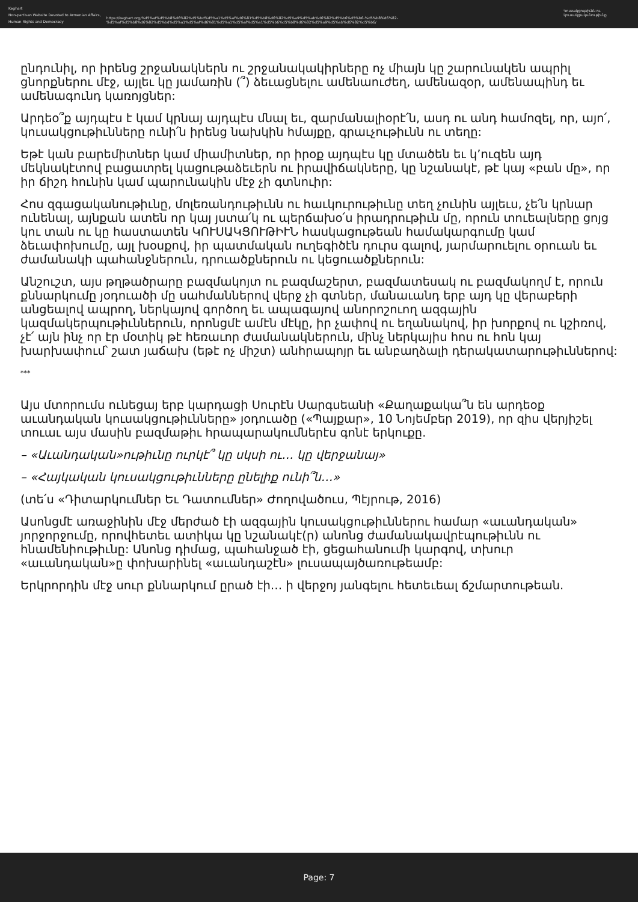Keghart
Non-partisan Website Devoted to Armenian Affairs, Human Rights and Democracy
https://keghart.org/%d5%af%d5%b8%d6%82%d5%bd%d5%a1%d5%af%d6%81%d5%b8%d6%82%d5%a9%d5%ab%d6%82%d5%b6%d5%b6-%d5%b8%d6%82-%d5%af%d5%b8%d6%82%d5%bd%d5%a1%d5%af%d6%81%d5%a1%d5%af%d5%a1%d5%b6%d5%b8%d6%82%d5%a9%d5%ab%d6%82%d5%b6/
Կուսակցութիւնն ու կուսակցականութիւնը
ընդունիլ, որ իրենց շրջանակներն ու շրջանակակիրները ոչ միայն կը շարունակեն ապրիլ ցնորքներու մէջ, այլեւ կը յամառին (՞) ձեւացնելու ամենաուժեղ, ամենազօր, ամենապինդ եւ ամենագունդ կառոյցներ:
Արդեօ՞ք այդպէս է կամ կրնայ այդպէս մնալ եւ, զարմանալիօրէ՛ն, ասդ ու անդ համոզել, որ, այո՛, կուսակցութիւնները ունի՛ն իրենց նախկին հմայքը, գրաւչութիւնն ու տեղը:
Եթէ կան բարեմիտներ կամ միամիտներ, որ իրօք այդպէս կը մտածեն եւ կ’ուզեն այդ մեկնակէտով բացատրել կացութաձեւերն ու իրավիճակները, կը նշանակէ, թէ կայ «բան մը», որ իր ճիշդ հունին կամ պարունակին մէջ չի գտնուիր:
Հոս զգացականութիւնը, մոլեռանդութիւնն ու հաւկուրութիւնը տեղ չունին այլեւս, չե՛ն կրնար ունենալ, այնքան ատեն որ կայ յստա՛կ ու պերճախօ՛ս իրադրութիւն մը, որուն տուեալները ցոյց կու տան ու կը հաստատեն ԿՈՒՍԱԿՑՈՒԹԻՒՆ հասկացութեան համակարգումը կամ ձեւափոխումը, այլ խօսքով, իր պատմական ուղեգիծէն դուրս գալով, յարմարուելու օրուան եւ ժամանակի պահանջներուն, դրուածքներուն ու կեցուածքներուն:
Անշուշտ, այս թղթածրարը բազմակոյտ ու բազմաշերտ, բազմատեսակ ու բազմակողմ է, որուն քննարկումը յօդուածի մը սահմաններով վերջ չի գտներ, մանաւանդ երբ այդ կը վերաբերի անցեալով ապրող, ներկայով գործող եւ ապագայով անորոշուող ազգային կազմակերպութիւններուն, որոնցմէ ամէն մէկը, իր չափով ու եղանակով, իր խորքով ու կշիռով, չէ՛ այն ինչ որ էր մօտիկ թէ հեռաւոր ժամանակներուն, մինչ ներկայիս հոս ու հոն կայ խարխափում՝ շատ յաճախ (եթէ ոչ միշտ) անհրապոյր եւ անբաղձալի դերակատարութիւններով:
***
Այս մտորումս ունեցայ երբ կարդացի Սուրէն Սարգսեանի «Քաղաքակա՞ն են արդեօք աւանդական կուսակցութիւնները» յօդուածը («Պայքար», 10 Նոյեմբեր 2019), որ զիս վերյիշել տուաւ այս մասին բազմաթիւ հրապարակումներէս գոնէ երկուքը.
– «Աւանդական»ութիւնը ուրկէ՞ կը սկսի ու… կը վերջանայ»
– «Հայկական կուսակցութիւնները ընելիք ունի՞ն…»
(տե՛ս «Դիտարկումներ Եւ Դատումներ» Ժողովածուս, Պէյրութ, 2016)
Ասոնցմէ առաջինին մէջ մերժած էի ազգային կուսակցութիւններու համար «աւանդական» յորջորջումը, որովհետեւ ատիկա կը նշանակէ(ր) անոնց ժամանակավրէպութիւնն ու հնամենիութիւնը: Անոնց դիմաց, պահանջած էի, ցեցահանումի կարգով, տխուր «աւանդական»ը փոխարինել «աւանդաշէն» լուսապայծառութեամբ:
Երկրորդին մէջ սուր քննարկում ըրած էի… ի վերջոյ յանգելու հետեւեալ ճշմարտութեան.
Page: 7